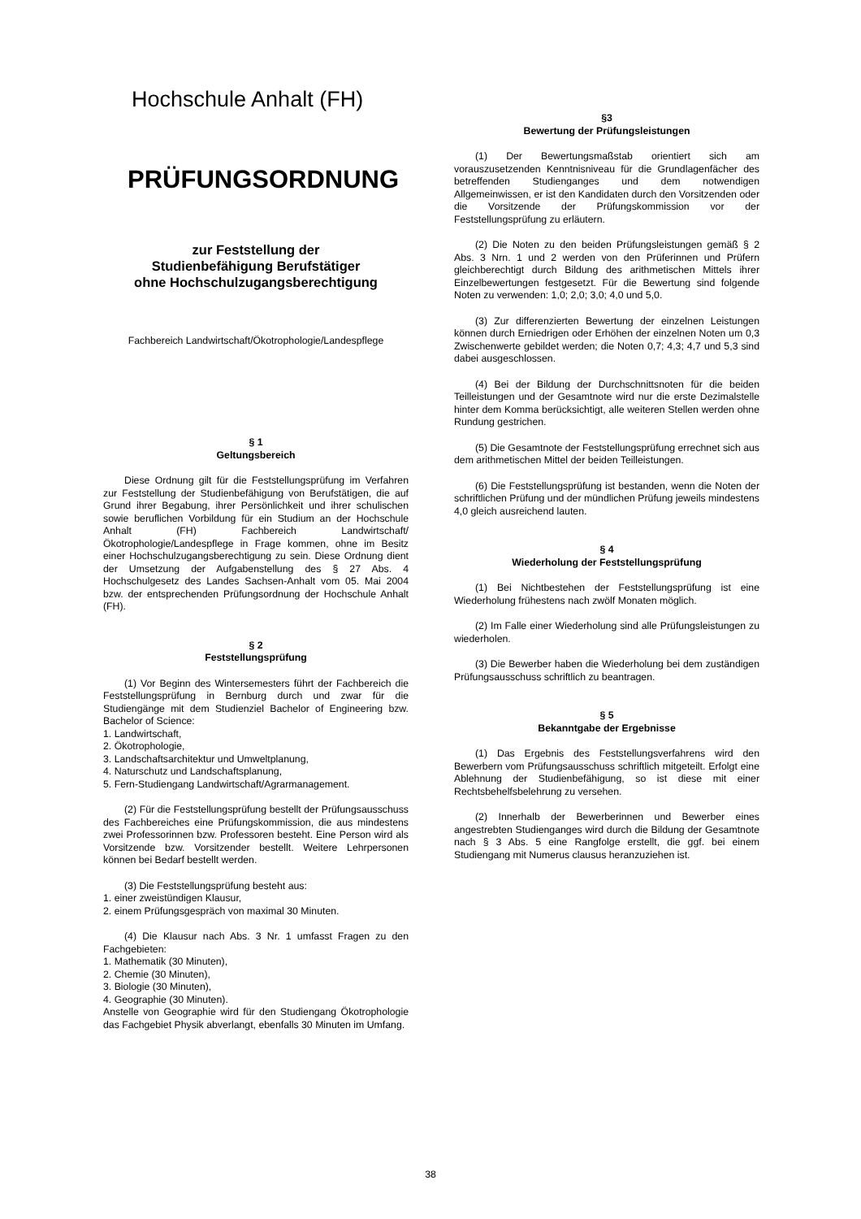Hochschule Anhalt (FH)
PRÜFUNGSORDNUNG
zur Feststellung der
Studienbefähigung Berufstätiger
ohne Hochschulzugangsberechtigung
Fachbereich Landwirtschaft/Ökotrophologie/Landespflege
§ 1
Geltungsbereich
Diese Ordnung gilt für die Feststellungsprüfung im Verfahren zur Feststellung der Studienbefähigung von Berufstätigen, die auf Grund ihrer Begabung, ihrer Persönlichkeit und ihrer schulischen sowie beruflichen Vorbildung für ein Studium an der Hochschule Anhalt (FH) Fachbereich Landwirtschaft/Ökotrophologie/Landespflege in Frage kommen, ohne im Besitz einer Hochschulzugangsberechtigung zu sein. Diese Ordnung dient der Umsetzung der Aufgabenstellung des § 27 Abs. 4 Hochschulgesetz des Landes Sachsen-Anhalt vom 05. Mai 2004 bzw. der entsprechenden Prüfungsordnung der Hochschule Anhalt (FH).
§ 2
Feststellungsprüfung
(1) Vor Beginn des Wintersemesters führt der Fachbereich die Feststellungsprüfung in Bernburg durch und zwar für die Studiengänge mit dem Studienziel Bachelor of Engineering bzw. Bachelor of Science:
1. Landwirtschaft,
2. Ökotrophologie,
3. Landschaftsarchitektur und Umweltplanung,
4. Naturschutz und Landschaftsplanung,
5. Fern-Studiengang Landwirtschaft/Agrarmanagement.
(2) Für die Feststellungsprüfung bestellt der Prüfungsausschuss des Fachbereiches eine Prüfungskommission, die aus mindestens zwei Professorinnen bzw. Professoren besteht. Eine Person wird als Vorsitzende bzw. Vorsitzender bestellt. Weitere Lehrpersonen können bei Bedarf bestellt werden.
(3) Die Feststellungsprüfung besteht aus:
1. einer zweistündigen Klausur,
2. einem Prüfungsgespräch von maximal 30 Minuten.
(4) Die Klausur nach Abs. 3 Nr. 1 umfasst Fragen zu den Fachgebieten:
1. Mathematik (30 Minuten),
2. Chemie (30 Minuten),
3. Biologie (30 Minuten),
4. Geographie (30 Minuten).
Anstelle von Geographie wird für den Studiengang Ökotrophologie das Fachgebiet Physik abverlangt, ebenfalls 30 Minuten im Umfang.
§3
Bewertung der Prüfungsleistungen
(1) Der Bewertungsmaßstab orientiert sich am vorauszusetzenden Kenntnisniveau für die Grundlagenfächer des betreffenden Studienganges und dem notwendigen Allgemeinwissen, er ist den Kandidaten durch den Vorsitzenden oder die Vorsitzende der Prüfungskommission vor der Feststellungsprüfung zu erläutern.
(2) Die Noten zu den beiden Prüfungsleistungen gemäß § 2 Abs. 3 Nrn. 1 und 2 werden von den Prüferinnen und Prüfern gleichberechtigt durch Bildung des arithmetischen Mittels ihrer Einzelbewertungen festgesetzt. Für die Bewertung sind folgende Noten zu verwenden: 1,0; 2,0; 3,0; 4,0 und 5,0.
(3) Zur differenzierten Bewertung der einzelnen Leistungen können durch Erniedrigen oder Erhöhen der einzelnen Noten um 0,3 Zwischenwerte gebildet werden; die Noten 0,7; 4,3; 4,7 und 5,3 sind dabei ausgeschlossen.
(4) Bei der Bildung der Durchschnittsnoten für die beiden Teilleistungen und der Gesamtnote wird nur die erste Dezimalstelle hinter dem Komma berücksichtigt, alle weiteren Stellen werden ohne Rundung gestrichen.
(5) Die Gesamtnote der Feststellungsprüfung errechnet sich aus dem arithmetischen Mittel der beiden Teilleistungen.
(6) Die Feststellungsprüfung ist bestanden, wenn die Noten der schriftlichen Prüfung und der mündlichen Prüfung jeweils mindestens 4,0 gleich ausreichend lauten.
§ 4
Wiederholung der Feststellungsprüfung
(1) Bei Nichtbestehen der Feststellungsprüfung ist eine Wiederholung frühestens nach zwölf Monaten möglich.
(2) Im Falle einer Wiederholung sind alle Prüfungsleistungen zu wiederholen.
(3) Die Bewerber haben die Wiederholung bei dem zuständigen Prüfungsausschuss schriftlich zu beantragen.
§ 5
Bekanntgabe der Ergebnisse
(1) Das Ergebnis des Feststellungsverfahrens wird den Bewerbern vom Prüfungsausschuss schriftlich mitgeteilt. Erfolgt eine Ablehnung der Studienbefähigung, so ist diese mit einer Rechtsbehelfsbelehrung zu versehen.
(2) Innerhalb der Bewerberinnen und Bewerber eines angestrebten Studienganges wird durch die Bildung der Gesamtnote nach § 3 Abs. 5 eine Rangfolge erstellt, die ggf. bei einem Studiengang mit Numerus clausus heranzuziehen ist.
38